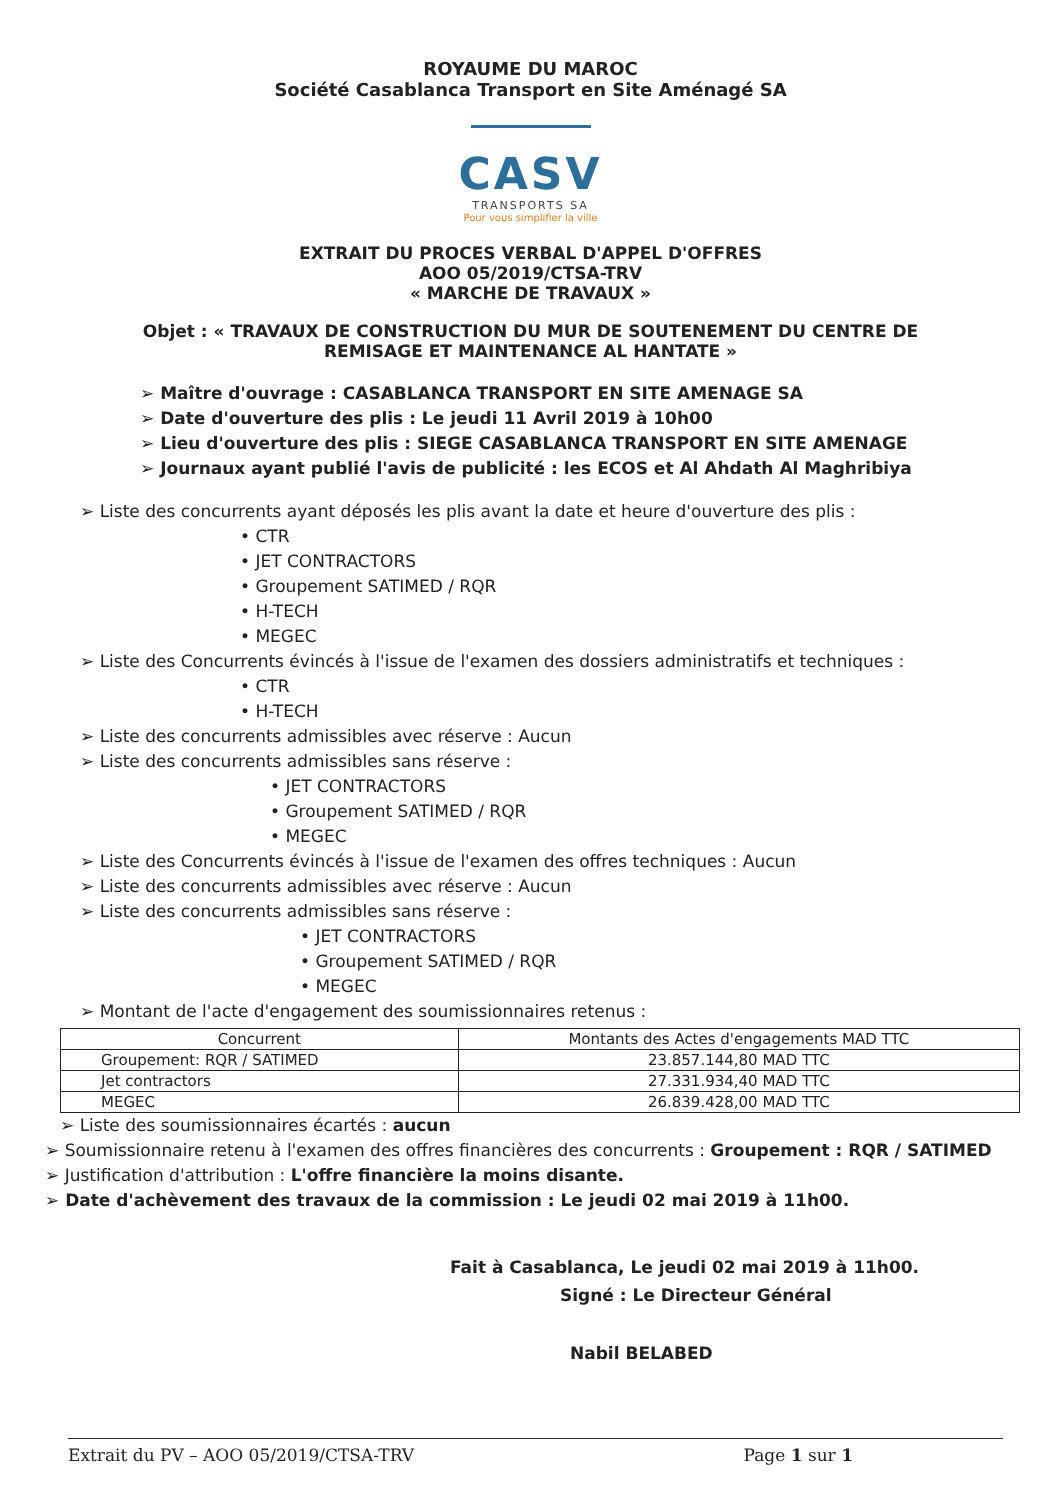ROYAUME DU MAROC
Société Casablanca Transport en Site Aménagé SA
CASV
TRANSPORTS SA
Pour vous simplifier la ville
EXTRAIT DU PROCES VERBAL D'APPEL D'OFFRES
AOO 05/2019/CTSA-TRV
« MARCHE DE TRAVAUX »
Objet : « TRAVAUX DE CONSTRUCTION DU MUR DE SOUTENEMENT DU CENTRE DE REMISAGE ET MAINTENANCE AL HANTATE »
➢ Maître d'ouvrage : CASABLANCA TRANSPORT EN SITE AMENAGE SA
➢ Date d'ouverture des plis : Le jeudi 11 Avril 2019 à 10h00
➢ Lieu d'ouverture des plis : SIEGE CASABLANCA TRANSPORT EN SITE AMENAGE
➢ Journaux ayant publié l'avis de publicité : les ECOS et Al Ahdath Al Maghribiya
➢ Liste des concurrents ayant déposés les plis avant la date et heure d'ouverture des plis :
• CTR
• JET CONTRACTORS
• Groupement SATIMED / RQR
• H-TECH
• MEGEC
➢ Liste des Concurrents évincés à l'issue de l'examen des dossiers administratifs et techniques :
• CTR
• H-TECH
➢ Liste des concurrents admissibles avec réserve : Aucun
➢ Liste des concurrents admissibles sans réserve :
• JET CONTRACTORS
• Groupement SATIMED / RQR
• MEGEC
➢ Liste des Concurrents évincés à l'issue de l'examen des offres techniques : Aucun
➢ Liste des concurrents admissibles avec réserve : Aucun
➢ Liste des concurrents admissibles sans réserve :
• JET CONTRACTORS
• Groupement SATIMED / RQR
• MEGEC
➢ Montant de l'acte d'engagement des soumissionnaires retenus :
| Concurrent | Montants des Actes d'engagements MAD TTC |
| --- | --- |
| Groupement: RQR / SATIMED | 23.857.144,80 MAD TTC |
| Jet contractors | 27.331.934,40 MAD TTC |
| MEGEC | 26.839.428,00 MAD TTC |
➢ Liste des soumissionnaires écartés : aucun
➢ Soumissionnaire retenu à l'examen des offres financières des concurrents : Groupement : RQR / SATIMED
➢ Justification d'attribution : L'offre financière la moins disante.
➢ Date d'achèvement des travaux de la commission : Le jeudi 02 mai 2019 à 11h00.
Fait à Casablanca, Le jeudi 02 mai 2019 à 11h00.
Signé : Le Directeur Général
Nabil BELABED
Extrait du PV – AOO 05/2019/CTSA-TRV Page 1 sur 1